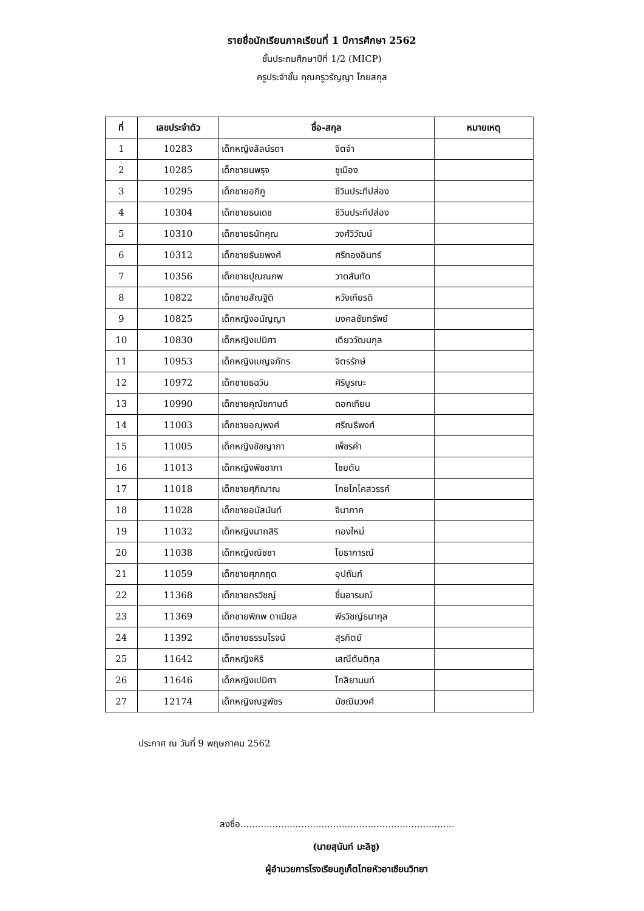รายชื่อนักเรียนภาคเรียนที่ 1 ปีการศึกษา 2562
ชั้นประถมศึกษาปีที่ 1/2 (MICP)
ครูประจำชั้น คุณครูวรัญญา โกยสกุล
| ที่ | เลขประจำตัว | ชื่อ-สกุล | | หมายเหตุ |
| --- | --- | --- | --- | --- |
| 1 | 10283 | เด็กหญิงลัลน์รดา | จิตจำ | |
| 2 | 10285 | เด็กชายนพรุจ | ชูเมือง | |
| 3 | 10295 | เด็กชายอภิภู | ชีวินประทีปส่อง | |
| 4 | 10304 | เด็กชายธนเดช | ชีวินประทีปส่อง | |
| 5 | 10310 | เด็กชายธนัทคุณ | วงศ์วิวัฒน์ | |
| 6 | 10312 | เด็กชายธันยพงศ์ | ศรีทองอินทร์ | |
| 7 | 10356 | เด็กชายปุณณภพ | วาดสันทัด | |
| 8 | 10822 | เด็กชายสัณฐิติ | หวังเกียรติ | |
| 9 | 10825 | เด็กหญิงอนัญญา | มงคลชัยทรัพย์ | |
| 10 | 10830 | เด็กหญิงเปมิศา | เตียววัฒนกุล | |
| 11 | 10953 | เด็กหญิงเบญจภัทร | จิตรรักษ์ | |
| 12 | 10972 | เด็กชายธฉวิน | ศิริบูรณะ | |
| 13 | 10990 | เด็กชายคุณัชกานต์ | ดอกเทียน | |
| 14 | 11003 | เด็กชายอณุพงศ์ | ศรีณธีพงศ์ | |
| 15 | 11005 | เด็กหญิงชัชญาภา | เพ็ชรคำ | |
| 16 | 11013 | เด็กหญิงพิชชาภา | ไชยตัน | |
| 17 | 11018 | เด็กชายศุภิฌาณ | โกยโภไคสวรรค์ | |
| 18 | 11028 | เด็กชายอนัสนันท์ | จินาภาค | |
| 19 | 11032 | เด็กหญิงนาถสิริ | ทองใหม่ | |
| 20 | 11038 | เด็กหญิงณิชชา | โยธาการณ์ | |
| 21 | 11059 | เด็กชายศุภกฤต | อุปถัมภ์ | |
| 22 | 11368 | เด็กชายกรวิชญ์ | ชื่นอารมณ์ | |
| 23 | 11369 | เด็กชายพิภพ ดาเนียล | พีรวิชญ์ธนากุล | |
| 24 | 11392 | เด็กชายธรรมโรจน์ | สุรกิตย์ | |
| 25 | 11642 | เด็กหญิงหิริ | เสณีตันติกุล | |
| 26 | 11646 | เด็กหญิงเปมิศา | โกลิยานนท์ | |
| 27 | 12174 | เด็กหญิงณฐพัชร | มัชฌิมวงศ์ | |
ประกาศ ณ วันที่ 9 พฤษภาคม 2562
ลงชื่อ..........................................................................
(นายสุนันท์ มะลิซู)
ผู้อำนวยการโรงเรียนภูเก็ตไทยหัวอาเซียนวิทยา